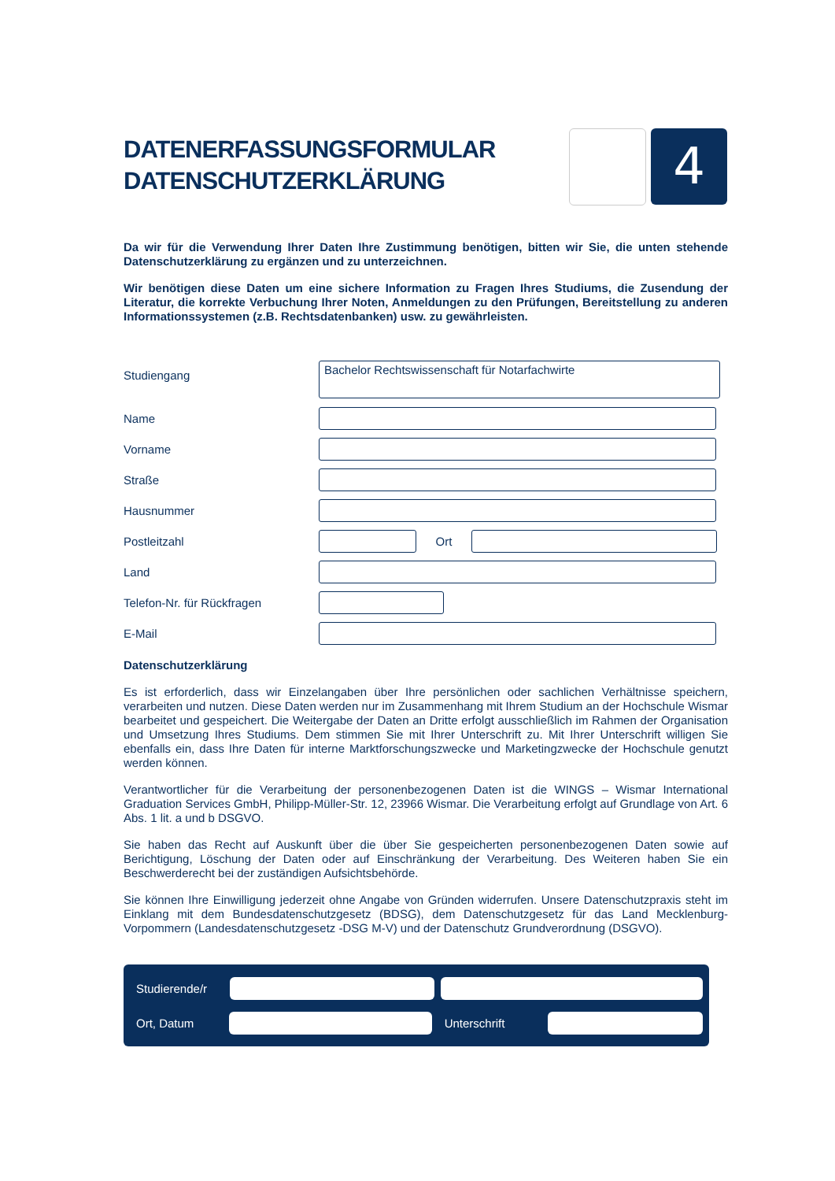DATENERFASSUNGSFORMULAR
DATENSCHUTZERKLÄRUNG
4
Da wir für die Verwendung Ihrer Daten Ihre Zustimmung benötigen, bitten wir Sie, die unten stehende Datenschutzerklärung zu ergänzen und zu unterzeichnen.
Wir benötigen diese Daten um eine sichere Information zu Fragen Ihres Studiums, die Zusendung der Literatur, die korrekte Verbuchung Ihrer Noten, Anmeldungen zu den Prüfungen, Bereitstellung zu anderen Informationssystemen (z.B. Rechtsdatenbanken) usw. zu gewährleisten.
Studiengang
Bachelor Rechtswissenschaft für Notarfachwirte
Name
Vorname
Straße
Hausnummer
Postleitzahl Ort
Land
Telefon-Nr. für Rückfragen
E-Mail
Datenschutzerklärung
Es ist erforderlich, dass wir Einzelangaben über Ihre persönlichen oder sachlichen Verhältnisse speichern, verarbeiten und nutzen. Diese Daten werden nur im Zusammenhang mit Ihrem Studium an der Hochschule Wismar bearbeitet und gespeichert. Die Weitergabe der Daten an Dritte erfolgt ausschließlich im Rahmen der Organisation und Umsetzung Ihres Studiums. Dem stimmen Sie mit Ihrer Unterschrift zu. Mit Ihrer Unterschrift willigen Sie ebenfalls ein, dass Ihre Daten für interne Marktforschungszwecke und Marketingzwecke der Hochschule genutzt werden können.
Verantwortlicher für die Verarbeitung der personenbezogenen Daten ist die WINGS – Wismar International Graduation Services GmbH, Philipp-Müller-Str. 12, 23966 Wismar. Die Verarbeitung erfolgt auf Grundlage von Art. 6 Abs. 1 lit. a und b DSGVO.
Sie haben das Recht auf Auskunft über die über Sie gespeicherten personenbezogenen Daten sowie auf Berichtigung, Löschung der Daten oder auf Einschränkung der Verarbeitung. Des Weiteren haben Sie ein Beschwerderecht bei der zuständigen Aufsichtsbehörde.
Sie können Ihre Einwilligung jederzeit ohne Angabe von Gründen widerrufen. Unsere Datenschutzpraxis steht im Einklang mit dem Bundesdatenschutzgesetz (BDSG), dem Datenschutzgesetz für das Land Mecklenburg-Vorpommern (Landesdatenschutzgesetz -DSG M-V) und der Datenschutz Grundverordnung (DSGVO).
Studierende/r
Ort, Datum Unterschrift